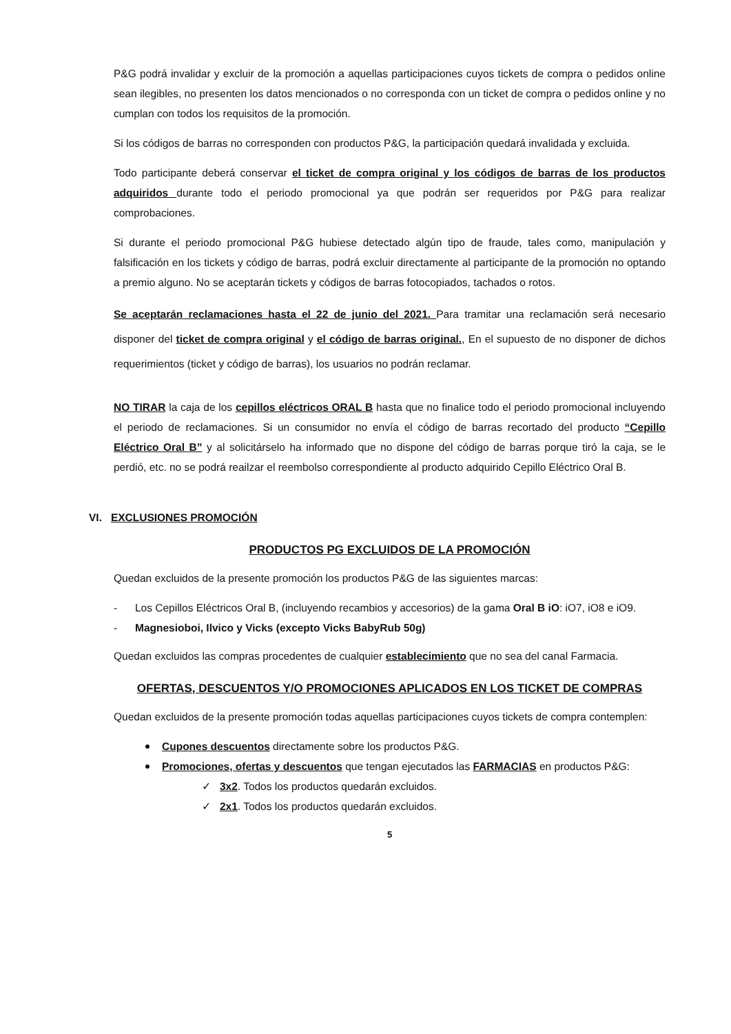P&G podrá invalidar y excluir de la promoción a aquellas participaciones cuyos tickets de compra o pedidos online sean ilegibles, no presenten los datos mencionados o no corresponda con un ticket de compra o pedidos online y no cumplan con todos los requisitos de la promoción.
Si los códigos de barras no corresponden con productos P&G, la participación quedará invalidada y excluida.
Todo participante deberá conservar el ticket de compra original y los códigos de barras de los productos adquiridos durante todo el periodo promocional ya que podrán ser requeridos por P&G para realizar comprobaciones.
Si durante el periodo promocional P&G hubiese detectado algún tipo de fraude, tales como, manipulación y falsificación en los tickets y código de barras, podrá excluir directamente al participante de la promoción no optando a premio alguno. No se aceptarán tickets y códigos de barras fotocopiados, tachados o rotos.
Se aceptarán reclamaciones hasta el 22 de junio del 2021. Para tramitar una reclamación será necesario disponer del ticket de compra original y el código de barras original., En el supuesto de no disponer de dichos requerimientos (ticket y código de barras), los usuarios no podrán reclamar.
NO TIRAR la caja de los cepillos eléctricos ORAL B hasta que no finalice todo el periodo promocional incluyendo el periodo de reclamaciones. Si un consumidor no envía el código de barras recortado del producto “Cepillo Eléctrico Oral B” y al solicitárselo ha informado que no dispone del código de barras porque tiró la caja, se le perdió, etc. no se podrá reailzar el reembolso correspondiente al producto adquirido Cepillo Eléctrico Oral B.
VI. EXCLUSIONES PROMOCIÓN
PRODUCTOS PG EXCLUIDOS DE LA PROMOCIÓN
Quedan excluidos de la presente promoción los productos P&G de las siguientes marcas:
- Los Cepillos Eléctricos Oral B, (incluyendo recambios y accesorios) de la gama Oral B iO: iO7, iO8 e iO9.
- Magnesioboi, Ilvico y Vicks (excepto Vicks BabyRub 50g)
Quedan excluidos las compras procedentes de cualquier establecimiento que no sea del canal Farmacia.
OFERTAS, DESCUENTOS Y/O PROMOCIONES APLICADOS EN LOS TICKET DE COMPRAS
Quedan excluidos de la presente promoción todas aquellas participaciones cuyos tickets de compra contemplen:
Cupones descuentos directamente sobre los productos P&G.
Promociones, ofertas y descuentos que tengan ejecutados las FARMACIAS en productos P&G:
✓ 3x2. Todos los productos quedarán excluidos.
✓ 2x1. Todos los productos quedarán excluidos.
5